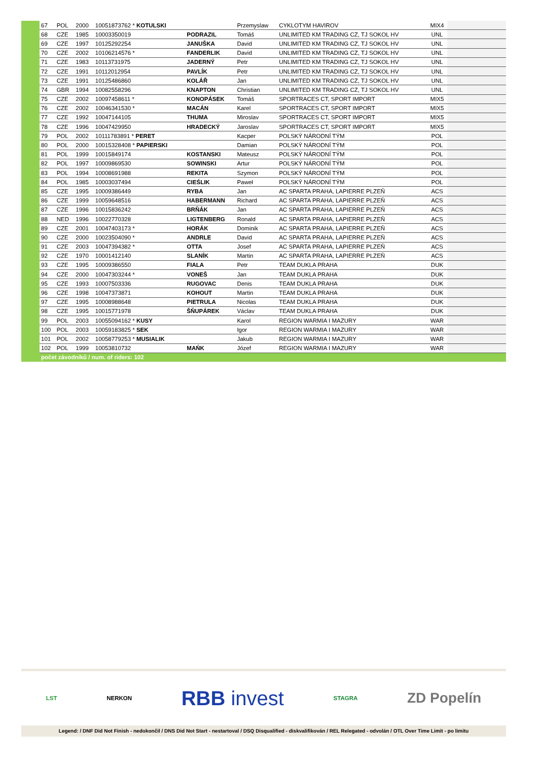| | 67 | POL | 2000 | 10051873762 * KOTULSKI | | Przemyslaw | CYKLOTYM HAVIROV | MIX4 | |
| | 68 | CZE | 1985 | 10003350019 | PODRAZIL | Tomáš | UNLIMITED KM TRADING CZ, TJ SOKOL HV | UNL | |
| | 69 | CZE | 1997 | 10125292254 | JANUŠKA | David | UNLIMITED KM TRADING CZ, TJ SOKOL HV | UNL | |
| | 70 | CZE | 2002 | 10106214576 * | FANDERLIK | David | UNLIMITED KM TRADING CZ, TJ SOKOL HV | UNL | |
| | 71 | CZE | 1983 | 10113731975 | JADERNÝ | Petr | UNLIMITED KM TRADING CZ, TJ SOKOL HV | UNL | |
| | 72 | CZE | 1991 | 10112012954 | PAVLÍK | Petr | UNLIMITED KM TRADING CZ, TJ SOKOL HV | UNL | |
| | 73 | CZE | 1991 | 10125486860 | KOLÁŘ | Jan | UNLIMITED KM TRADING CZ, TJ SOKOL HV | UNL | |
| | 74 | GBR | 1994 | 10082558296 | KNAPTON | Christian | UNLIMITED KM TRADING CZ, TJ SOKOL HV | UNL | |
| | 75 | CZE | 2002 | 10097458611 * | KONOPÁSEK | Tomáš | SPORTRACES CT, SPORT IMPORT | MIX5 | |
| | 76 | CZE | 2002 | 10046341530 * | MACÁN | Karel | SPORTRACES CT, SPORT IMPORT | MIX5 | |
| | 77 | CZE | 1992 | 10047144105 | THUMA | Miroslav | SPORTRACES CT, SPORT IMPORT | MIX5 | |
| | 78 | CZE | 1996 | 10047429950 | HRADECKÝ | Jaroslav | SPORTRACES CT, SPORT IMPORT | MIX5 | |
| | 79 | POL | 2002 | 10111783891 * PERET | | Kacper | POLSKÝ NÁRODNÍ TÝM | POL | |
| | 80 | POL | 2000 | 10015328408 * PAPIERSKI | | Damian | POLSKÝ NÁRODNÍ TÝM | POL | |
| | 81 | POL | 1999 | 10015849174 | KOSTANSKI | Mateusz | POLSKÝ NÁRODNÍ TÝM | POL | |
| | 82 | POL | 1997 | 10009869530 | SOWINSKI | Artur | POLSKÝ NÁRODNÍ TÝM | POL | |
| | 83 | POL | 1994 | 10008691988 | REKITA | Szymon | POLSKÝ NÁRODNÍ TÝM | POL | |
| | 84 | POL | 1985 | 10003037494 | CIEŚLIK | Paweł | POLSKÝ NÁRODNÍ TÝM | POL | |
| | 85 | CZE | 1995 | 10009386449 | RYBA | Jan | AC SPARTA PRAHA, LAPIERRE PLZEŇ | ACS | |
| | 86 | CZE | 1999 | 10059648516 | HABERMANN | Richard | AC SPARTA PRAHA, LAPIERRE PLZEŇ | ACS | |
| | 87 | CZE | 1996 | 10015836242 | BRŇÁK | Jan | AC SPARTA PRAHA, LAPIERRE PLZEŇ | ACS | |
| | 88 | NED | 1996 | 10022770328 | LIGTENBERG | Ronald | AC SPARTA PRAHA, LAPIERRE PLZEŇ | ACS | |
| | 89 | CZE | 2001 | 10047403173 * | HORÁK | Dominik | AC SPARTA PRAHA, LAPIERRE PLZEŇ | ACS | |
| | 90 | CZE | 2000 | 10023504090 * | ANDRLE | David | AC SPARTA PRAHA, LAPIERRE PLZEŇ | ACS | |
| | 91 | CZE | 2003 | 10047394382 * | OTTA | Josef | AC SPARTA PRAHA, LAPIERRE PLZEŇ | ACS | |
| | 92 | CZE | 1970 | 10001412140 | SLANÍK | Martin | AC SPARTA PRAHA, LAPIERRE PLZEŇ | ACS | |
| | 93 | CZE | 1995 | 10009386550 | FIALA | Petr | TEAM DUKLA PRAHA | DUK | |
| | 94 | CZE | 2000 | 10047303244 * | VONEŠ | Jan | TEAM DUKLA PRAHA | DUK | |
| | 95 | CZE | 1993 | 10007503336 | RUGOVAC | Denis | TEAM DUKLA PRAHA | DUK | |
| | 96 | CZE | 1998 | 10047373871 | KOHOUT | Martin | TEAM DUKLA PRAHA | DUK | |
| | 97 | CZE | 1995 | 10008988648 | PIETRULA | Nicolas | TEAM DUKLA PRAHA | DUK | |
| | 98 | CZE | 1995 | 10015771978 | ŠŇUPÁREK | Václav | TEAM DUKLA PRAHA | DUK | |
| | 99 | POL | 2003 | 10055094162 * KUSY | | Karol | REGION WARMIA I MAZURY | WAR | |
| | 100 | POL | 2003 | 10059183825 * SEK | | Igor | REGION WARMIA I MAZURY | WAR | |
| | 101 | POL | 2002 | 10058779253 * MUSIALIK | | Jakub | REGION WARMIA I MAZURY | WAR | |
| | 102 | POL | 1999 | 10053810732 | MAŃK | Józef | REGION WARMIA I MAZURY | WAR | |
| | počet závodníků / num. of riders: 102 | | | | | | | | |
LST NERKON RBB invest STAGRA ZD Popelín
Legend: / DNF Did Not Finish - nedokončil / DNS Did Not Start - nestartoval / DSQ Disqualified - diskvalifikován / REL Relegated - odvolán / OTL Over Time Limit - po limitu